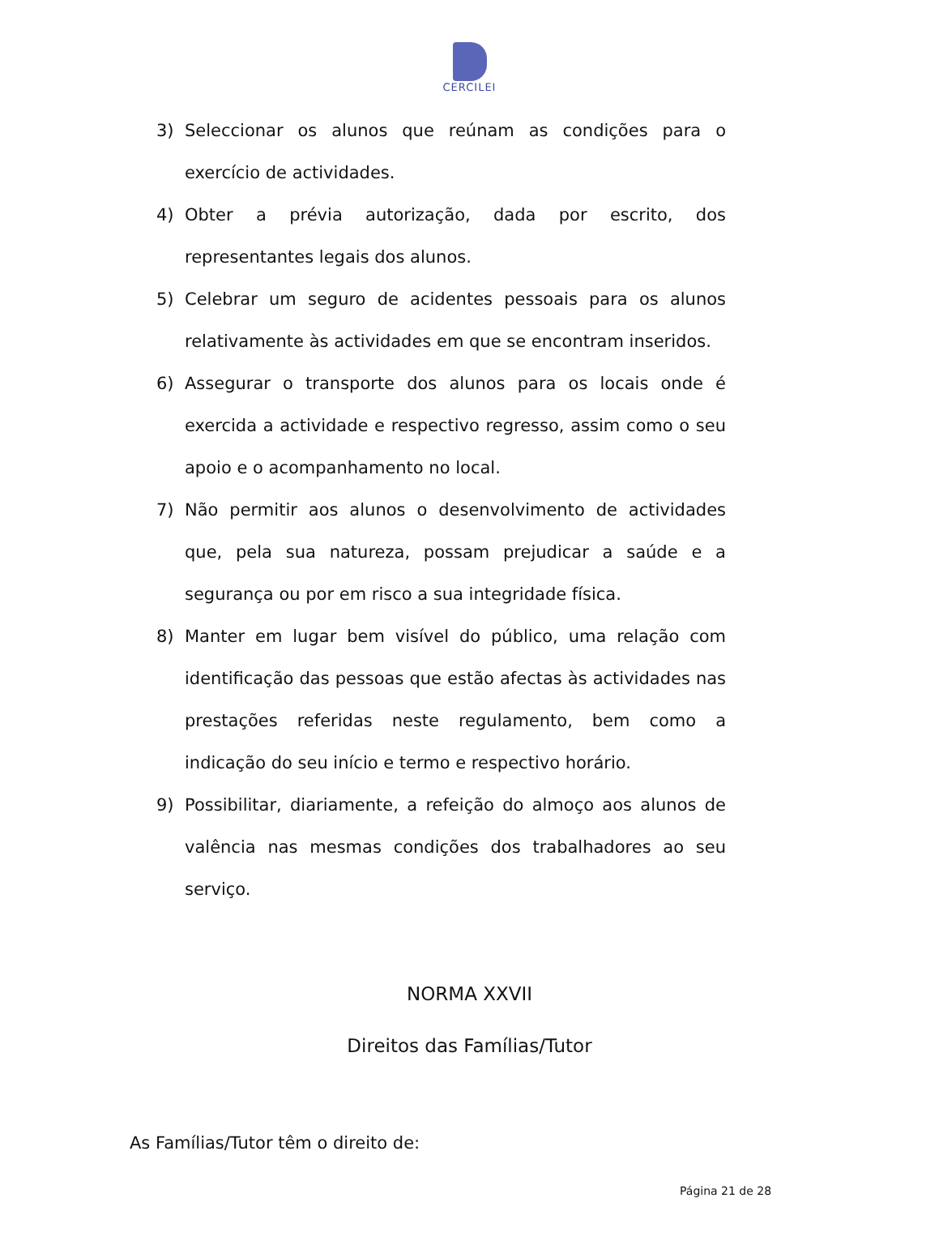CERCILEI
3) Seleccionar os alunos que reúnam as condições para o exercício de actividades.
4) Obter a prévia autorização, dada por escrito, dos representantes legais dos alunos.
5) Celebrar um seguro de acidentes pessoais para os alunos relativamente às actividades em que se encontram inseridos.
6) Assegurar o transporte dos alunos para os locais onde é exercida a actividade e respectivo regresso, assim como o seu apoio e o acompanhamento no local.
7) Não permitir aos alunos o desenvolvimento de actividades que, pela sua natureza, possam prejudicar a saúde e a segurança ou por em risco a sua integridade física.
8) Manter em lugar bem visível do público, uma relação com identificação das pessoas que estão afectas às actividades nas prestações referidas neste regulamento, bem como a indicação do seu início e termo e respectivo horário.
9) Possibilitar, diariamente, a refeição do almoço aos alunos de valência nas mesmas condições dos trabalhadores ao seu serviço.
NORMA XXVII
Direitos das Famílias/Tutor
As Famílias/Tutor têm o direito de:
Página 21 de 28